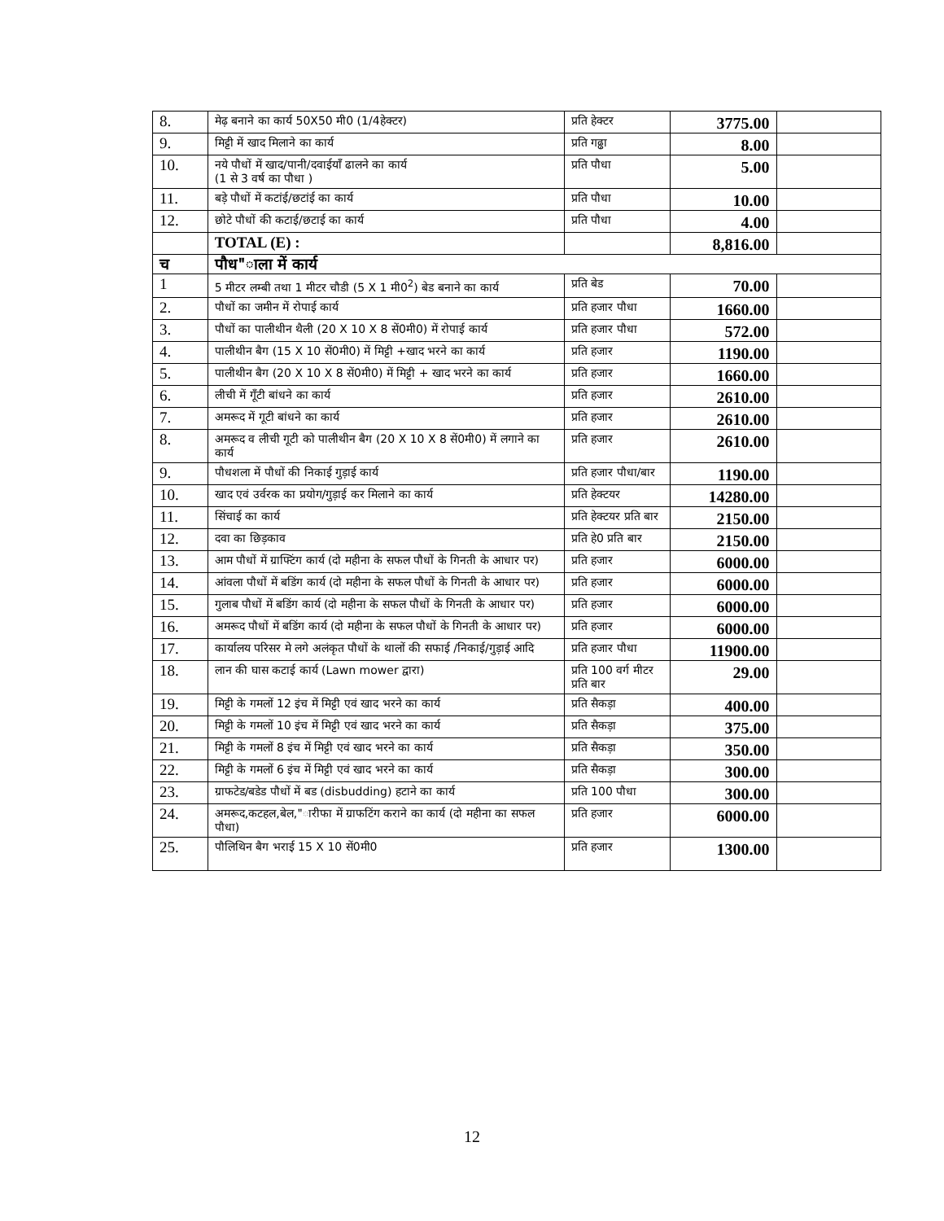| 8. | मेढ़ बनाने का कार्य 50X50 मी0 (1/4हेक्टर) | प्रति हेक्टर | 3775.00 | |
| 9. | मिट्टी में खाद मिलाने का कार्य | प्रति गढ्ढा | 8.00 | |
| 10. | नये पौधों में खाद/पानी/दवाईयाँ ढालने का कार्य (1 से 3 वर्ष का पौधा ) | प्रति पौधा | 5.00 | |
| 11. | बड़े पौधों में कटांई/छटांई का कार्य | प्रति पौधा | 10.00 | |
| 12. | छोटे पौधों की कटाई/छटाई का कार्य | प्रति पौधा | 4.00 | |
| | TOTAL (E) : | | 8,816.00 | |
| च | पौध"ाला में कार्य | | | |
| 1 | 5 मीटर लम्बी तथा 1 मीटर चौडी (5 X 1 मी0<sup>2</sup>) बेड बनाने का कार्य | प्रति बेड | 70.00 | |
| 2. | पौधों का जमीन में रोपाई कार्य | प्रति हजार पौधा | 1660.00 | |
| 3. | पौधों का पालीथीन थैली (20 X 10 X 8 सें0मी0) में रोपाई कार्य | प्रति हजार पौधा | 572.00 | |
| 4. | पालीथीन बैग (15 X 10 सें0मी0) में मिट्टी +खाद भरने का कार्य | प्रति हजार | 1190.00 | |
| 5. | पालीथीन बैग (20 X 10 X 8 सें0मी0) में मिट्टी + खाद भरने का कार्य | प्रति हजार | 1660.00 | |
| 6. | लीची में गूँटी बांधने का कार्य | प्रति हजार | 2610.00 | |
| 7. | अमरूद में गूटी बांधने का कार्य | प्रति हजार | 2610.00 | |
| 8. | अमरूद व लीची गूटी को पालीथीन बैग (20 X 10 X 8 सें0मी0) में लगाने का कार्य | प्रति हजार | 2610.00 | |
| 9. | पौधशला में पौधों की निकाई गुड़ाई कार्य | प्रति हजार पौधा/बार | 1190.00 | |
| 10. | खाद एवं उर्वरक का प्रयोग/गुड़ाई कर मिलाने का कार्य | प्रति हेक्टयर | 14280.00 | |
| 11. | सिंचाई का कार्य | प्रति हेक्टयर प्रति बार | 2150.00 | |
| 12. | दवा का छिड़काव | प्रति हे0 प्रति बार | 2150.00 | |
| 13. | आम पौधों में ग्राफ्टिंग कार्य (दो महीना के सफल पौधों के गिनती के आधार पर) | प्रति हजार | 6000.00 | |
| 14. | आंवला पौधों में बडिंग कार्य (दो महीना के सफल पौधों के गिनती के आधार पर) | प्रति हजार | 6000.00 | |
| 15. | गुलाब पौधों में बडिंग कार्य (दो महीना के सफल पौधों के गिनती के आधार पर) | प्रति हजार | 6000.00 | |
| 16. | अमरूद पौधों में बडिंग कार्य (दो महीना के सफल पौधों के गिनती के आधार पर) | प्रति हजार | 6000.00 | |
| 17. | कार्यालय परिसर मे लगे अलंकृत पौधों के थालों की सफाई /निकाई/गुड़ाई आदि | प्रति हजार पौधा | 11900.00 | |
| 18. | लान की घास कटाई कार्य (Lawn mower द्वारा) | प्रति 100 वर्ग मीटर प्रति बार | 29.00 | |
| 19. | मिट्टी के गमलों 12 इंच में मिट्टी एवं खाद भरने का कार्य | प्रति सैकड़ा | 400.00 | |
| 20. | मिट्टी के गमलों 10 इंच में मिट्टी एवं खाद भरने का कार्य | प्रति सैकड़ा | 375.00 | |
| 21. | मिट्टी के गमलों 8 इंच में मिट्टी एवं खाद भरने का कार्य | प्रति सैकड़ा | 350.00 | |
| 22. | मिट्टी के गमलों 6 इंच में मिट्टी एवं खाद भरने का कार्य | प्रति सैकड़ा | 300.00 | |
| 23. | ग्राफटेड/बडेड पौधों में बड (disbudding) हटाने का कार्य | प्रति 100 पौधा | 300.00 | |
| 24. | अमरूद,कटहल,बेल,"ारीफा में ग्राफटिंग कराने का कार्य (दो महीना का सफल पौधा) | प्रति हजार | 6000.00 | |
| 25. | पौलिथिन बैग भराई 15 X 10 सें0मी0 | प्रति हजार | 1300.00 | |
12